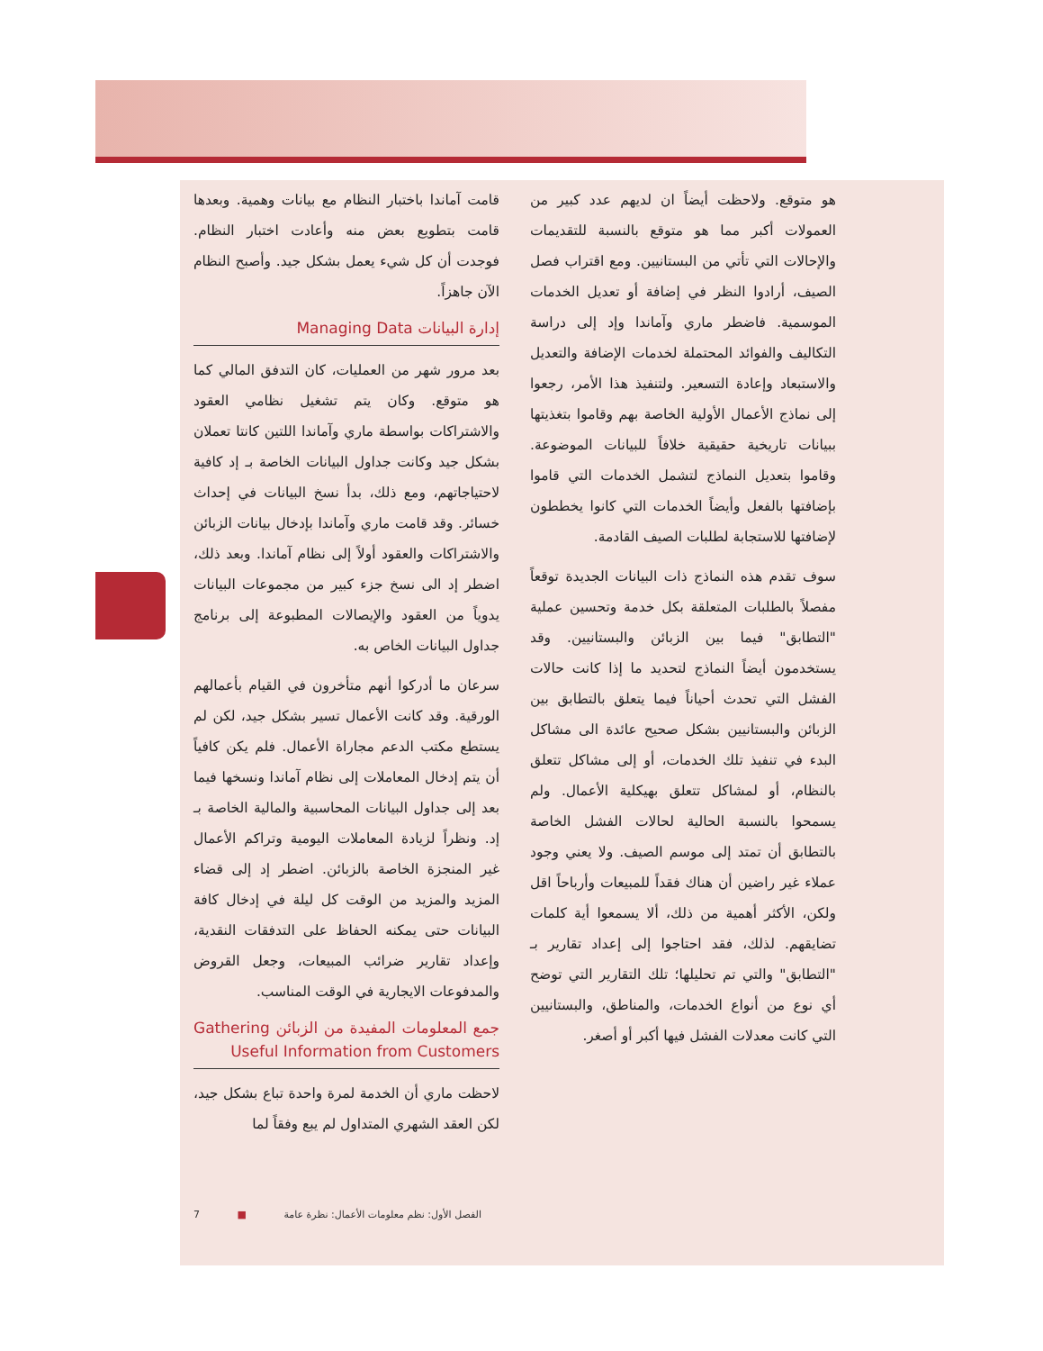قامت آماندا باختبار النظام مع بيانات وهمية. وبعدها قامت بتطويع بعض منه وأعادت اختبار النظام. فوجدت أن كل شيء يعمل بشكل جيد. وأصبح النظام الآن جاهزاً.
إدارة البيانات Managing Data
بعد مرور شهر من العمليات، كان التدفق المالي كما هو متوقع. وكان يتم تشغيل نظامي العقود والاشتراكات بواسطة ماري وآماندا اللتين كانتا تعملان بشكل جيد وكانت جداول البيانات الخاصة بـ إد كافية لاحتياجاتهم، ومع ذلك، بدأ نسخ البيانات في إحداث خسائر. وقد قامت ماري وآماندا بإدخال بيانات الزبائن والاشتراكات والعقود أولاً إلى نظام آماندا. وبعد ذلك، اضطر إد الى نسخ جزء كبير من مجموعات البيانات يدوياً من العقود والإيصالات المطبوعة إلى برنامج جداول البيانات الخاص به.
سرعان ما أدركوا أنهم متأخرون في القيام بأعمالهم الورقية. وقد كانت الأعمال تسير بشكل جيد، لكن لم يستطع مكتب الدعم مجاراة الأعمال. فلم يكن كافياً أن يتم إدخال المعاملات إلى نظام آماندا ونسخها فيما بعد إلى جداول البيانات المحاسبية والمالية الخاصة بـ إد. ونظراً لزيادة المعاملات اليومية وتراكم الأعمال غير المنجزة الخاصة بالزبائن. اضطر إد إلى قضاء المزيد والمزيد من الوقت كل ليلة في إدخال كافة البيانات حتى يمكنه الحفاظ على التدفقات النقدية، وإعداد تقارير ضرائب المبيعات، وجعل القروض والمدفوعات الايجارية في الوقت المناسب.
جمع المعلومات المفيدة من الزبائن Gathering Useful Information from Customers
لاحظت ماري أن الخدمة لمرة واحدة تباع بشكل جيد، لكن العقد الشهري المتداول لم يبع وفقاً لما
هو متوقع. ولاحظت أيضاً ان لديهم عدد كبير من العمولات أكبر مما هو متوقع بالنسبة للتقديمات والإحالات التي تأتي من البستانيين. ومع اقتراب فصل الصيف، أرادوا النظر في إضافة أو تعديل الخدمات الموسمية. فاضطر ماري وآماندا وإد إلى دراسة التكاليف والفوائد المحتملة لخدمات الإضافة والتعديل والاستبعاد وإعادة التسعير. ولتنفيذ هذا الأمر، رجعوا إلى نماذج الأعمال الأولية الخاصة بهم وقاموا بتغذيتها ببيانات تاريخية حقيقية خلافاً للبيانات الموضوعة. وقاموا بتعديل النماذج لتشمل الخدمات التي قاموا بإضافتها بالفعل وأيضاً الخدمات التي كانوا يخططون لإضافتها للاستجابة لطلبات الصيف القادمة.
سوف تقدم هذه النماذج ذات البيانات الجديدة توقعاً مفصلاً بالطلبات المتعلقة بكل خدمة وتحسين عملية "التطابق" فيما بين الزبائن والبستانيين. وقد يستخدمون أيضاً النماذج لتحديد ما إذا كانت حالات الفشل التي تحدث أحياناً فيما يتعلق بالتطابق بين الزبائن والبستانيين بشكل صحيح عائدة الى مشاكل البدء في تنفيذ تلك الخدمات، أو إلى مشاكل تتعلق بالنظام، أو لمشاكل تتعلق بهيكلية الأعمال. ولم يسمحوا بالنسبة الحالية لحالات الفشل الخاصة بالتطابق أن تمتد إلى موسم الصيف. ولا يعني وجود عملاء غير راضين أن هناك فقداً للمبيعات وأرباحاً اقل ولكن، الأكثر أهمية من ذلك، ألا يسمعوا أية كلمات تضايقهم. لذلك، فقد احتاجوا إلى إعداد تقارير بـ "التطابق" والتي تم تحليلها؛ تلك التقارير التي توضح أي نوع من أنواع الخدمات، والمناطق، والبستانيين التي كانت معدلات الفشل فيها أكبر أو أصغر.
7 ■ الفصل الأول: نظم معلومات الأعمال: نظرة عامة